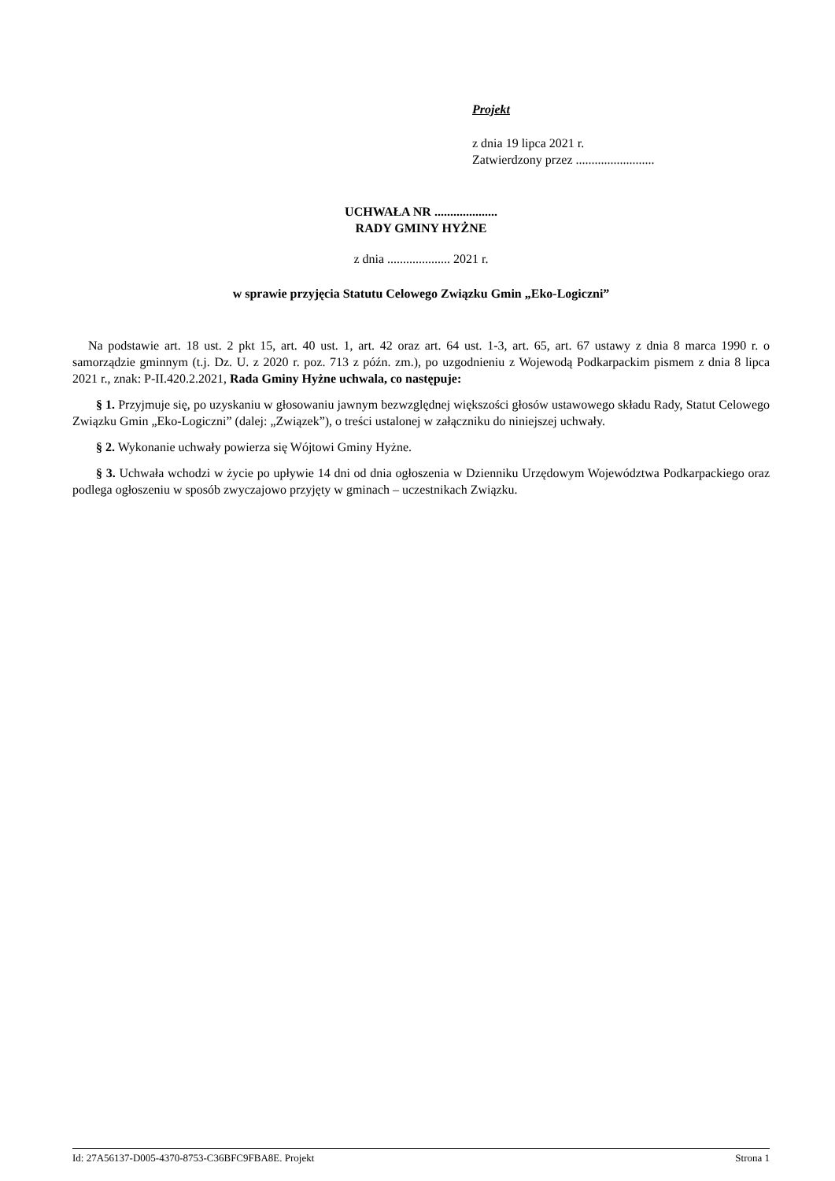Projekt
z dnia 19 lipca 2021 r.
Zatwierdzony przez .........................
UCHWAŁA NR ....................
RADY GMINY HYŻNE
z dnia .................... 2021 r.
w sprawie przyjęcia Statutu Celowego Związku Gmin „Eko-Logiczni”
Na podstawie art. 18 ust. 2 pkt 15, art. 40 ust. 1, art. 42 oraz art. 64 ust. 1-3, art. 65, art. 67 ustawy z dnia 8 marca 1990 r. o samorządzie gminnym (t.j. Dz. U. z 2020 r. poz. 713 z późn. zm.), po uzgodnieniu z Wojewodą Podkarpackim pismem z dnia 8 lipca 2021 r., znak: P-II.420.2.2021, Rada Gminy Hyżne uchwala, co następuje:
§ 1. Przyjmuje się, po uzyskaniu w głosowaniu jawnym bezwzględnej większości głosów ustawowego składu Rady, Statut Celowego Związku Gmin „Eko-Logiczni” (dalej: „Związek”), o treści ustalonej w załączniku do niniejszej uchwały.
§ 2. Wykonanie uchwały powierza się Wójtowi Gminy Hyżne.
§ 3. Uchwała wchodzi w życie po upływie 14 dni od dnia ogłoszenia w Dzienniku Urzędowym Województwa Podkarpackiego oraz podlega ogłoszeniu w sposób zwyczajowo przyjęty w gminach – uczestnikach Związku.
Id: 27A56137-D005-4370-8753-C36BFC9FBA8E. Projekt Strona 1